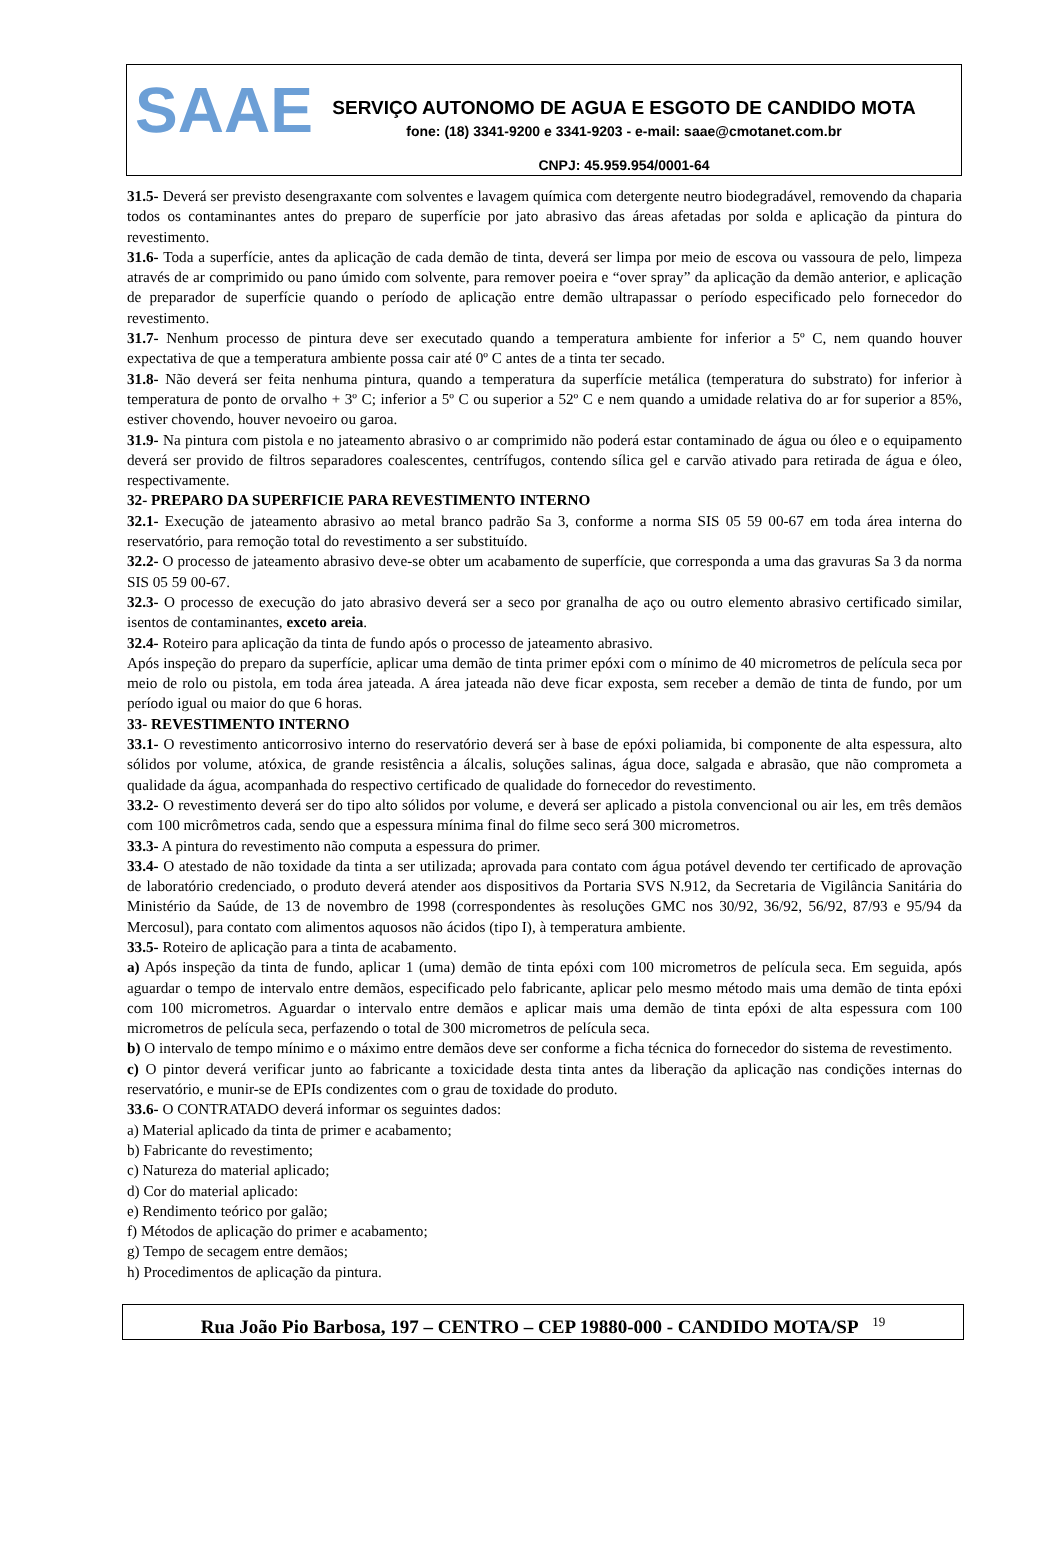SAAE
SERVIÇO AUTONOMO DE AGUA E ESGOTO DE CANDIDO MOTA
fone: (18) 3341-9200 e 3341-9203 - e-mail: saae@cmotanet.com.br
CNPJ: 45.959.954/0001-64
31.5- Deverá ser previsto desengraxante com solventes e lavagem química com detergente neutro biodegradável, removendo da chaparia todos os contaminantes antes do preparo de superfície por jato abrasivo das áreas afetadas por solda e aplicação da pintura do revestimento.
31.6- Toda a superfície, antes da aplicação de cada demão de tinta, deverá ser limpa por meio de escova ou vassoura de pelo, limpeza através de ar comprimido ou pano úmido com solvente, para remover poeira e “over spray” da aplicação da demão anterior, e aplicação de preparador de superfície quando o período de aplicação entre demão ultrapassar o período especificado pelo fornecedor do revestimento.
31.7- Nenhum processo de pintura deve ser executado quando a temperatura ambiente for inferior a 5º C, nem quando houver expectativa de que a temperatura ambiente possa cair até 0º C antes de a tinta ter secado.
31.8- Não deverá ser feita nenhuma pintura, quando a temperatura da superfície metálica (temperatura do substrato) for inferior à temperatura de ponto de orvalho + 3º C; inferior a 5º C ou superior a 52º C e nem quando a umidade relativa do ar for superior a 85%, estiver chovendo, houver nevoeiro ou garoa.
31.9- Na pintura com pistola e no jateamento abrasivo o ar comprimido não poderá estar contaminado de água ou óleo e o equipamento deverá ser provido de filtros separadores coalescentes, centrífugos, contendo sílica gel e carvão ativado para retirada de água e óleo, respectivamente.
32- PREPARO DA SUPERFICIE PARA REVESTIMENTO INTERNO
32.1- Execução de jateamento abrasivo ao metal branco padrão Sa 3, conforme a norma SIS 05 59 00-67 em toda área interna do reservatório, para remoção total do revestimento a ser substituído.
32.2- O processo de jateamento abrasivo deve-se obter um acabamento de superfície, que corresponda a uma das gravuras Sa 3 da norma SIS 05 59 00-67.
32.3- O processo de execução do jato abrasivo deverá ser a seco por granalha de aço ou outro elemento abrasivo certificado similar, isentos de contaminantes, exceto areia.
32.4- Roteiro para aplicação da tinta de fundo após o processo de jateamento abrasivo.
Após inspeção do preparo da superfície, aplicar uma demão de tinta primer epóxi com o mínimo de 40 micrometros de película seca por meio de rolo ou pistola, em toda área jateada. A área jateada não deve ficar exposta, sem receber a demão de tinta de fundo, por um período igual ou maior do que 6 horas.
33- REVESTIMENTO INTERNO
33.1- O revestimento anticorrosivo interno do reservatório deverá ser à base de epóxi poliamida, bi componente de alta espessura, alto sólidos por volume, atóxica, de grande resistência a álcalis, soluções salinas, água doce, salgada e abrasão, que não comprometa a qualidade da água, acompanhada do respectivo certificado de qualidade do fornecedor do revestimento.
33.2- O revestimento deverá ser do tipo alto sólidos por volume, e deverá ser aplicado a pistola convencional ou air les, em três demãos com 100 micrômetros cada, sendo que a espessura mínima final do filme seco será 300 micrometros.
33.3- A pintura do revestimento não computa a espessura do primer.
33.4- O atestado de não toxidade da tinta a ser utilizada; aprovada para contato com água potável devendo ter certificado de aprovação de laboratório credenciado, o produto deverá atender aos dispositivos da Portaria SVS N.912, da Secretaria de Vigilância Sanitária do Ministério da Saúde, de 13 de novembro de 1998 (correspondentes às resoluções GMC nos 30/92, 36/92, 56/92, 87/93 e 95/94 da Mercosul), para contato com alimentos aquosos não ácidos (tipo I), à temperatura ambiente.
33.5- Roteiro de aplicação para a tinta de acabamento.
a) Após inspeção da tinta de fundo, aplicar 1 (uma) demão de tinta epóxi com 100 micrometros de película seca. Em seguida, após aguardar o tempo de intervalo entre demãos, especificado pelo fabricante, aplicar pelo mesmo método mais uma demão de tinta epóxi com 100 micrometros. Aguardar o intervalo entre demãos e aplicar mais uma demão de tinta epóxi de alta espessura com 100 micrometros de película seca, perfazendo o total de 300 micrometros de película seca.
b) O intervalo de tempo mínimo e o máximo entre demãos deve ser conforme a ficha técnica do fornecedor do sistema de revestimento.
c) O pintor deverá verificar junto ao fabricante a toxicidade desta tinta antes da liberação da aplicação nas condições internas do reservatório, e munir-se de EPIs condizentes com o grau de toxidade do produto.
33.6- O CONTRATADO deverá informar os seguintes dados:
a) Material aplicado da tinta de primer e acabamento;
b) Fabricante do revestimento;
c) Natureza do material aplicado;
d) Cor do material aplicado:
e) Rendimento teórico por galão;
f) Métodos de aplicação do primer e acabamento;
g) Tempo de secagem entre demãos;
h) Procedimentos de aplicação da pintura.
Rua João Pio Barbosa, 197 – CENTRO – CEP 19880-000 - CANDIDO MOTA/SP <sup>19</sup>